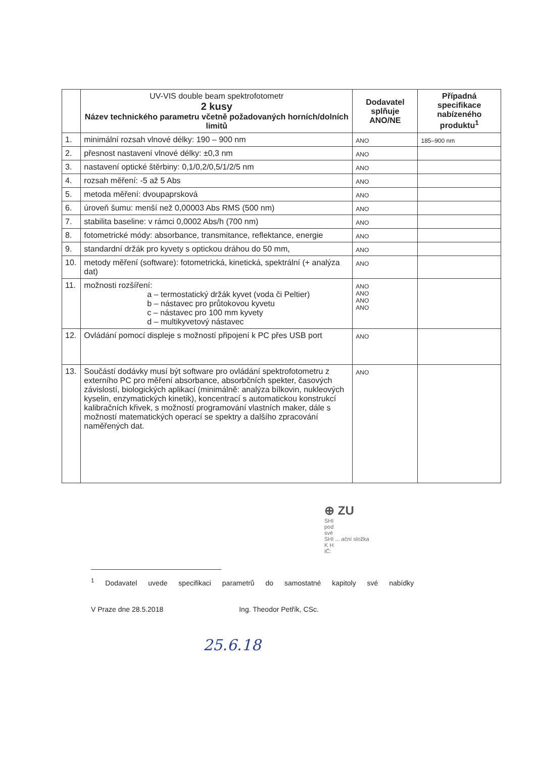| | UV-VIS double beam spektrofotometr 2 kusy Název technického parametru včetně požadovaných horních/dolních limitů | Dodavatel splňuje ANO/NE | Případná specifikace nabízeného produktu<sup>1</sup> |
| --- | --- | --- | --- |
| 1. | minimální rozsah vlnové délky: 190 – 900 nm | ANO | 185–900 nm |
| 2. | přesnost nastavení vlnové délky: ±0,3 nm | ANO | |
| 3. | nastavení optické štěrbiny: 0,1/0,2/0,5/1/2/5 nm | ANO | |
| 4. | rozsah měření: -5 až 5 Abs | ANO | |
| 5. | metoda měření: dvoupaprsková | ANO | |
| 6. | úroveň šumu: menší než 0,00003 Abs RMS (500 nm) | ANO | |
| 7. | stabilita baseline: v rámci 0,0002 Abs/h (700 nm) | ANO | |
| 8. | fotometrické módy: absorbance, transmitance, reflektance, energie | ANO | |
| 9. | standardní držák pro kyvety s optickou dráhou do 50 mm, | ANO | |
| 10. | metody měření (software): fotometrická, kinetická, spektrální (+ analýza dat) | ANO | |
| 11. | možnosti rozšíření: a – termostatický držák kyvet (voda či Peltier) b – nástavec pro průtokovou kyvetu c – nástavec pro 100 mm kyvety d – multikyvetový nástavec | ANO ANO ANO ANO | |
| 12. | Ovládání pomocí displeje s možností připojení k PC přes USB port | ANO | |
| 13. | Součástí dodávky musí být software pro ovládání spektrofotometru z externího PC pro měření absorbance, absorbčních spekter, časových závislostí, biologických aplikací (minimálně: analýza bílkovin, nukleových kyselin, enzymatických kinetik), koncentrací s automatickou konstrukcí kalibračních křivek, s možností programování vlastních maker, dále s možností matematických operací se spektry a dalšího zpracování naměřených dat. | ANO | |
⊕ ZU
SHI
pod
své
SHI ... ační složka
K H
IČ:
<sup>1</sup> Dodavatel uvede specifikaci parametrů do samostatné kapitoly své nabídky
V Praze dne 28.5.2018 Ing. Theodor Petřík, CSc.
25.6.18